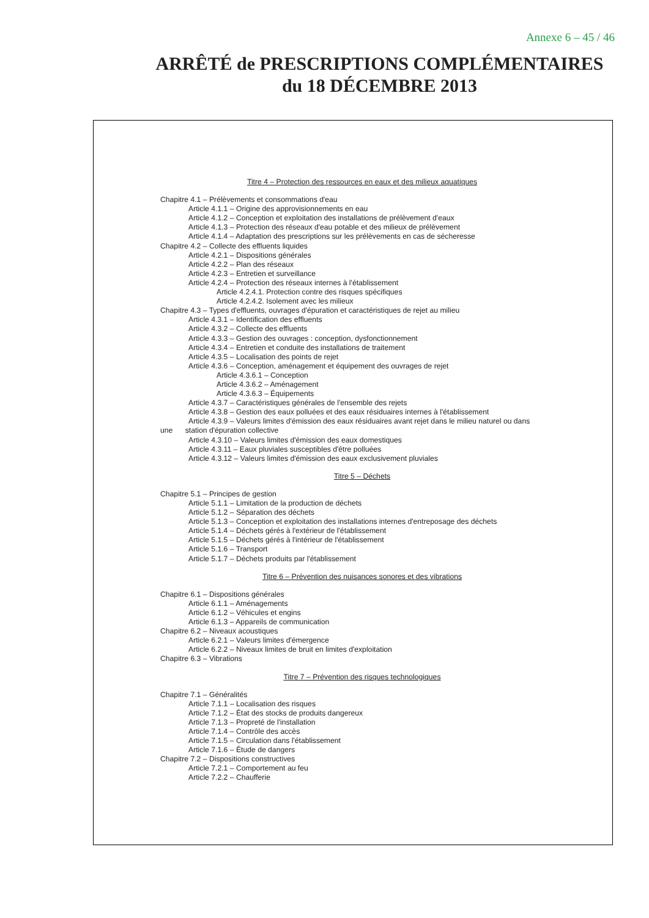Annexe 6 – 45 / 46
ARRÊTÉ de PRESCRIPTIONS COMPLÉMENTAIRES
du 18 DÉCEMBRE 2013
Titre 4 – Protection des ressources en eaux et des milieux aquatiques
Chapitre 4.1 – Prélèvements et consommations d'eau
Article 4.1.1 – Origine des approvisionnements en eau
Article 4.1.2 – Conception et exploitation des installations de prélèvement d'eaux
Article 4.1.3 – Protection des réseaux d'eau potable et des milieux de prélèvement
Article 4.1.4 – Adaptation des prescriptions sur les prélèvements en cas de sécheresse
Chapitre 4.2 – Collecte des effluents liquides
Article 4.2.1 – Dispositions générales
Article 4.2.2 – Plan des réseaux
Article 4.2.3 – Entretien et surveillance
Article 4.2.4 – Protection des réseaux internes à l'établissement
Article 4.2.4.1. Protection contre des risques spécifiques
Article 4.2.4.2. Isolement avec les milieux
Chapitre 4.3 – Types d'effluents, ouvrages d'épuration et caractéristiques de rejet au milieu
Article 4.3.1 – Identification des effluents
Article 4.3.2 – Collecte des effluents
Article 4.3.3 – Gestion des ouvrages : conception, dysfonctionnement
Article 4.3.4 – Entretien et conduite des installations de traitement
Article 4.3.5 – Localisation des points de rejet
Article 4.3.6 – Conception, aménagement et équipement des ouvrages de rejet
Article 4.3.6.1 – Conception
Article 4.3.6.2 – Aménagement
Article 4.3.6.3 – Équipements
Article 4.3.7 – Caractéristiques générales de l'ensemble des rejets
Article 4.3.8 – Gestion des eaux polluées et des eaux résiduaires internes à l'établissement
Article 4.3.9 – Valeurs limites d'émission des eaux résiduaires avant rejet dans le milieu naturel ou dans
une station d'épuration collective
Article 4.3.10 – Valeurs limites d'émission des eaux domestiques
Article 4.3.11 – Eaux pluviales susceptibles d'être polluées
Article 4.3.12 – Valeurs limites d'émission des eaux exclusivement pluviales
Titre 5 – Déchets
Chapitre 5.1 – Principes de gestion
Article 5.1.1 – Limitation de la production de déchets
Article 5.1.2 – Séparation des déchets
Article 5.1.3 – Conception et exploitation des installations internes d'entreposage des déchets
Article 5.1.4 – Déchets gérés à l'extérieur de l'établissement
Article 5.1.5 – Déchets gérés à l'intérieur de l'établissement
Article 5.1.6 – Transport
Article 5.1.7 – Déchets produits par l'établissement
Titre 6 – Prévention des nuisances sonores et des vibrations
Chapitre 6.1 – Dispositions générales
Article 6.1.1 – Aménagements
Article 6.1.2 – Véhicules et engins
Article 6.1.3 – Appareils de communication
Chapitre 6.2 – Niveaux acoustiques
Article 6.2.1 – Valeurs limites d'émergence
Article 6.2.2 – Niveaux limites de bruit en limites d'exploitation
Chapitre 6.3 – Vibrations
Titre 7 – Prévention des risques technologiques
Chapitre 7.1 – Généralités
Article 7.1.1 – Localisation des risques
Article 7.1.2 – État des stocks de produits dangereux
Article 7.1.3 – Propreté de l'installation
Article 7.1.4 – Contrôle des accès
Article 7.1.5 – Circulation dans l'établissement
Article 7.1.6 – Étude de dangers
Chapitre 7.2 – Dispositions constructives
Article 7.2.1 – Comportement au feu
Article 7.2.2 – Chaufferie